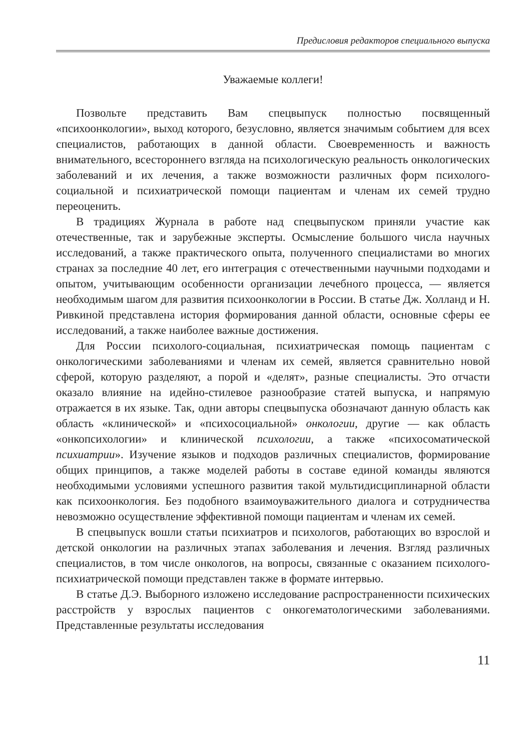Предисловия редакторов специального выпуска
Уважаемые коллеги!
Позвольте представить Вам спецвыпуск полностью посвященный «психоонкологии», выход которого, безусловно, является значимым событием для всех специалистов, работающих в данной области. Своевременность и важность внимательного, всестороннего взгляда на психологическую реальность онкологических заболеваний и их лечения, а также возможности различных форм психолого-социальной и психиатрической помощи пациентам и членам их семей трудно переоценить.
В традициях Журнала в работе над спецвыпуском приняли участие как отечественные, так и зарубежные эксперты. Осмысление большого числа научных исследований, а также практического опыта, полученного специалистами во многих странах за последние 40 лет, его интеграция с отечественными научными подходами и опытом, учитывающим особенности организации лечебного процесса, — является необходимым шагом для развития психоонкологии в России. В статье Дж. Холланд и Н. Ривкиной представлена история формирования данной области, основные сферы ее исследований, а также наиболее важные достижения.
Для России психолого-социальная, психиатрическая помощь пациентам с онкологическими заболеваниями и членам их семей, является сравнительно новой сферой, которую разделяют, а порой и «делят», разные специалисты. Это отчасти оказало влияние на идейно-стилевое разнообразие статей выпуска, и напрямую отражается в их языке. Так, одни авторы спецвыпуска обозначают данную область как область «клинической» и «психосоциальной» онкологии, другие — как область «онкопсихологии» и клинической психологии, а также «психосоматической психиатрии». Изучение языков и подходов различных специалистов, формирование общих принципов, а также моделей работы в составе единой команды являются необходимыми условиями успешного развития такой мультидисциплинарной области как психоонкология. Без подобного взаимоуважительного диалога и сотрудничества невозможно осуществление эффективной помощи пациентам и членам их семей.
В спецвыпуск вошли статьи психиатров и психологов, работающих во взрослой и детской онкологии на различных этапах заболевания и лечения. Взгляд различных специалистов, в том числе онкологов, на вопросы, связанные с оказанием психолого-психиатрической помощи представлен также в формате интервью.
В статье Д.Э. Выборного изложено исследование распространенности психических расстройств у взрослых пациентов с онкогематологическими заболеваниями. Представленные результаты исследования
11